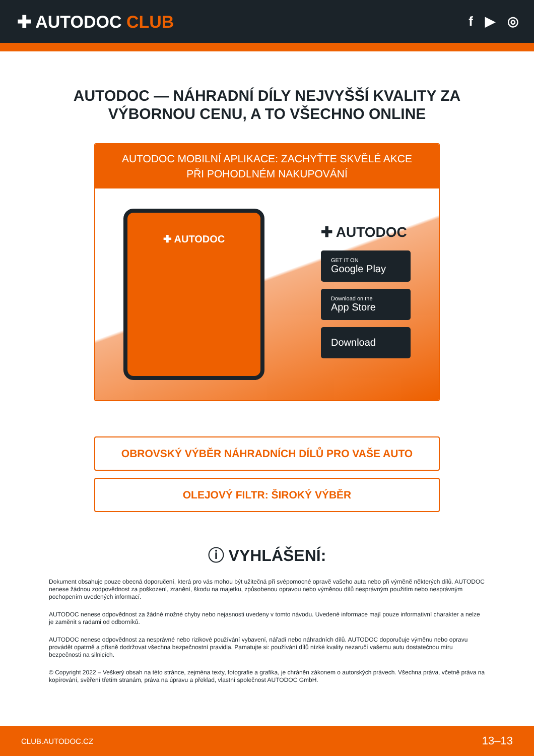✚ AUTODOC CLUB
f ▶ ◎
AUTODOC — NÁHRADNÍ DÍLY NEJVYŠŠÍ KVALITY ZA
VÝBORNOU CENU, A TO VŠECHNO ONLINE
AUTODOC MOBILNÍ APLIKACE: ZACHYŤTE SKVĚLÉ AKCE PŘI POHODLNÉM NAKUPOVÁNÍ
✚ AUTODOC
✚ AUTODOC
GET IT ON
Google Play
Download on the
App Store
Download
OBROVSKÝ VÝBĚR NÁHRADNÍCH DÍLŮ PRO VAŠE AUTO
OLEJOVÝ FILTR: ŠIROKÝ VÝBĚR
ⓘ VYHLÁŠENÍ:
Dokument obsahuje pouze obecná doporučení, která pro vás mohou být užitečná při svépomocné opravě vašeho auta nebo při výměně některých dílů. AUTODOC nenese žádnou zodpovědnost za poškození, zranění, škodu na majetku, způsobenou opravou nebo výměnou dílů nesprávným použitím nebo nesprávným pochopením uvedených informací.
AUTODOC nenese odpovědnost za žádné možné chyby nebo nejasnosti uvedeny v tomto návodu. Uvedené informace mají pouze informativní charakter a nelze je zaměnit s radami od odborníků.
AUTODOC nenese odpovědnost za nesprávné nebo rizikové používání vybavení, nářadí nebo náhradních dílů. AUTODOC doporučuje výměnu nebo opravu provádět opatrně a přísně dodržovat všechna bezpečnostní pravidla. Pamatujte si: používání dílů nízké kvality nezaručí vašemu autu dostatečnou míru bezpečnosti na silnicích.
© Copyright 2022 – Veškerý obsah na této stránce, zejména texty, fotografie a grafika, je chráněn zákonem o autorských právech. Všechna práva, včetně práva na kopírování, svěření třetím stranám, práva na úpravu a překlad, vlastní společnost AUTODOC GmbH.
CLUB.AUTODOC.CZ 13–13